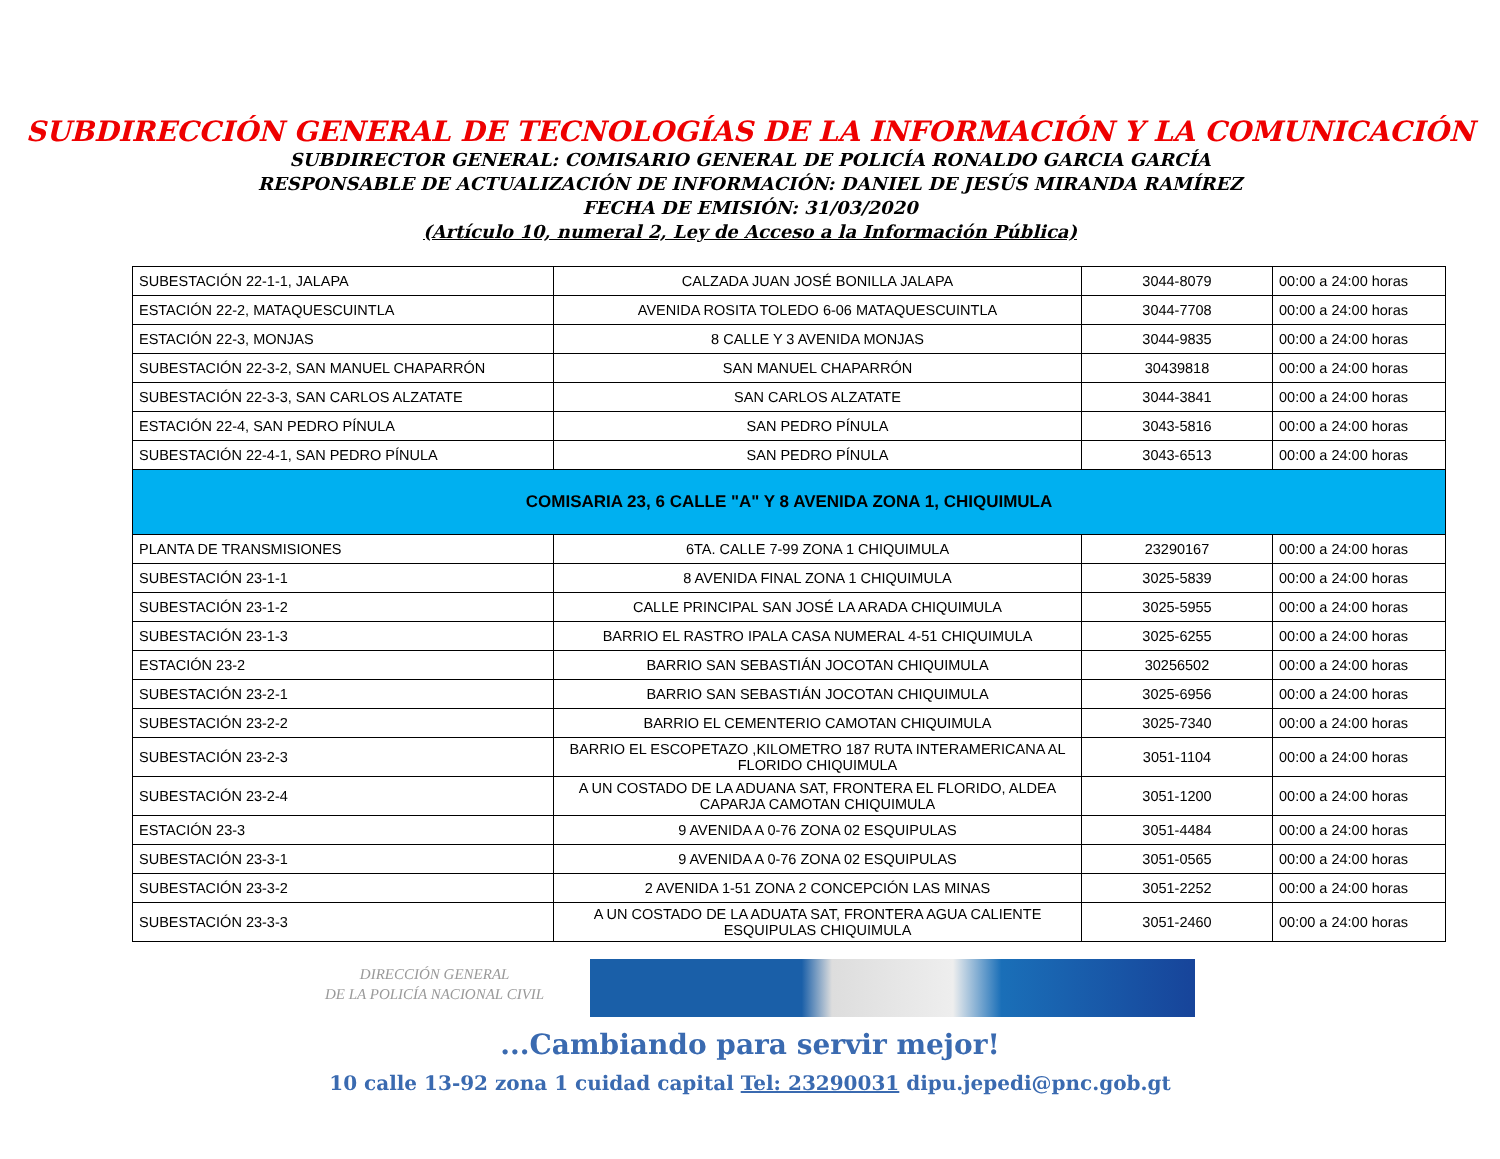SUBDIRECCIÓN GENERAL DE TECNOLOGÍAS DE LA INFORMACIÓN Y LA COMUNICACIÓN
SUBDIRECTOR GENERAL: COMISARIO GENERAL DE POLICÍA RONALDO GARCIA GARCÍA
RESPONSABLE DE ACTUALIZACIÓN DE INFORMACIÓN: DANIEL DE JESÚS MIRANDA RAMÍREZ
FECHA DE EMISIÓN: 31/03/2020
(Artículo 10, numeral 2, Ley de Acceso a la Información Pública)
| SUBESTACIÓN 22-1-1, JALAPA | CALZADA JUAN JOSÉ BONILLA JALAPA | 3044-8079 | 00:00 a 24:00 horas |
| ESTACIÓN 22-2, MATAQUESCUINTLA | AVENIDA ROSITA TOLEDO 6-06 MATAQUESCUINTLA | 3044-7708 | 00:00 a 24:00 horas |
| ESTACIÓN 22-3, MONJAS | 8 CALLE Y 3 AVENIDA MONJAS | 3044-9835 | 00:00 a 24:00 horas |
| SUBESTACIÓN 22-3-2, SAN MANUEL CHAPARRÓN | SAN MANUEL CHAPARRÓN | 30439818 | 00:00 a 24:00 horas |
| SUBESTACIÓN 22-3-3, SAN CARLOS ALZATATE | SAN CARLOS ALZATATE | 3044-3841 | 00:00 a 24:00 horas |
| ESTACIÓN 22-4, SAN PEDRO PÍNULA | SAN PEDRO PÍNULA | 3043-5816 | 00:00 a 24:00 horas |
| SUBESTACIÓN 22-4-1, SAN PEDRO PÍNULA | SAN PEDRO PÍNULA | 3043-6513 | 00:00 a 24:00 horas |
| COMISARIA 23, 6 CALLE "A" Y 8 AVENIDA ZONA 1, CHIQUIMULA | | | |
| PLANTA DE TRANSMISIONES | 6TA. CALLE 7-99 ZONA 1 CHIQUIMULA | 23290167 | 00:00 a 24:00 horas |
| SUBESTACIÓN 23-1-1 | 8 AVENIDA FINAL ZONA 1 CHIQUIMULA | 3025-5839 | 00:00 a 24:00 horas |
| SUBESTACIÓN 23-1-2 | CALLE PRINCIPAL SAN JOSÉ LA ARADA CHIQUIMULA | 3025-5955 | 00:00 a 24:00 horas |
| SUBESTACIÓN 23-1-3 | BARRIO EL RASTRO IPALA CASA NUMERAL 4-51 CHIQUIMULA | 3025-6255 | 00:00 a 24:00 horas |
| ESTACIÓN 23-2 | BARRIO SAN SEBASTIÁN JOCOTAN CHIQUIMULA | 30256502 | 00:00 a 24:00 horas |
| SUBESTACIÓN 23-2-1 | BARRIO SAN SEBASTIÁN JOCOTAN CHIQUIMULA | 3025-6956 | 00:00 a 24:00 horas |
| SUBESTACIÓN 23-2-2 | BARRIO EL CEMENTERIO CAMOTAN CHIQUIMULA | 3025-7340 | 00:00 a 24:00 horas |
| SUBESTACIÓN 23-2-3 | BARRIO EL ESCOPETAZO ,KILOMETRO 187 RUTA INTERAMERICANA AL FLORIDO CHIQUIMULA | 3051-1104 | 00:00 a 24:00 horas |
| SUBESTACIÓN 23-2-4 | A UN COSTADO DE LA ADUANA SAT, FRONTERA EL FLORIDO, ALDEA CAPARJA CAMOTAN CHIQUIMULA | 3051-1200 | 00:00 a 24:00 horas |
| ESTACIÓN 23-3 | 9 AVENIDA A 0-76 ZONA 02 ESQUIPULAS | 3051-4484 | 00:00 a 24:00 horas |
| SUBESTACIÓN 23-3-1 | 9 AVENIDA A 0-76 ZONA 02 ESQUIPULAS | 3051-0565 | 00:00 a 24:00 horas |
| SUBESTACIÓN 23-3-2 | 2 AVENIDA 1-51 ZONA 2 CONCEPCIÓN LAS MINAS | 3051-2252 | 00:00 a 24:00 horas |
| SUBESTACIÓN 23-3-3 | A UN COSTADO DE LA ADUATA SAT, FRONTERA AGUA CALIENTE ESQUIPULAS CHIQUIMULA | 3051-2460 | 00:00 a 24:00 horas |
DIRECCIÓN GENERAL
DE LA POLICÍA NACIONAL CIVIL
...Cambiando para servir mejor!
10 calle 13-92 zona 1 cuidad capital Tel: 23290031 dipu.jepedi@pnc.gob.gt